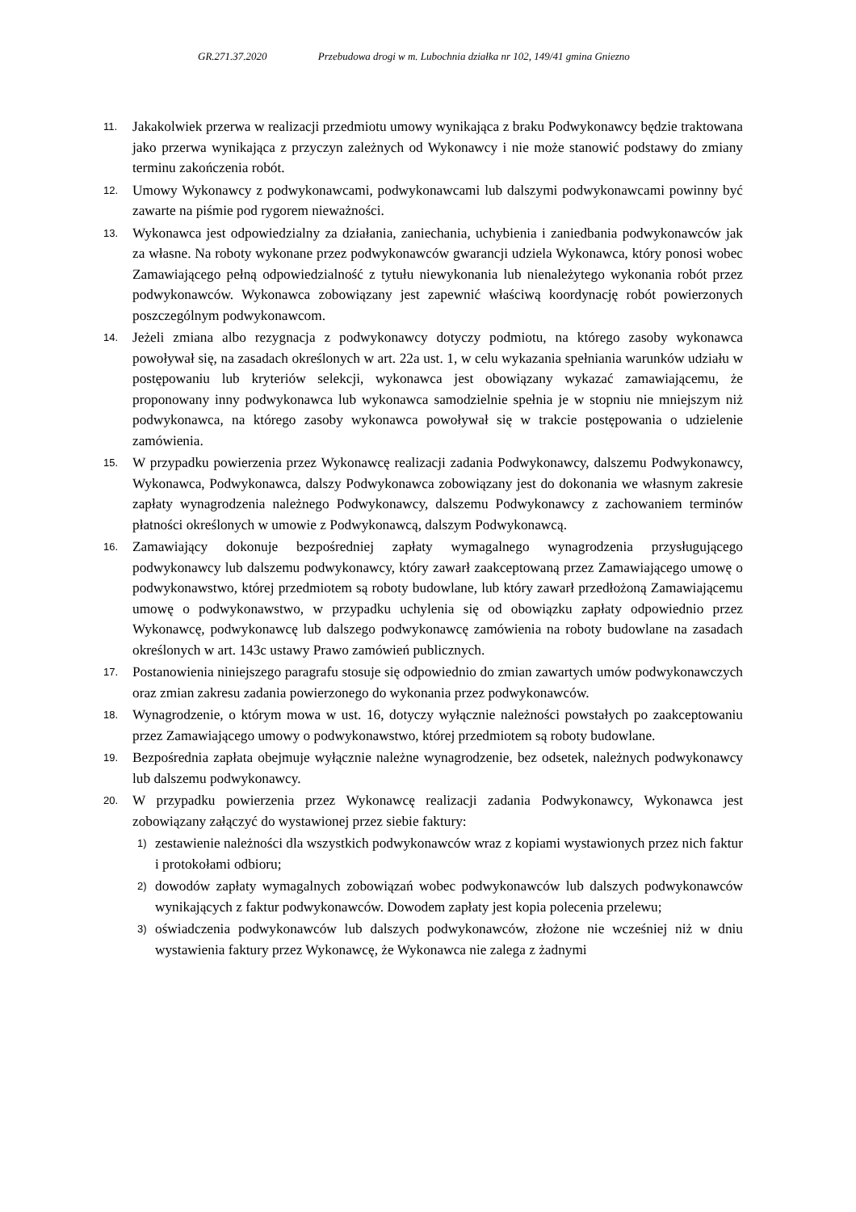GR.271.37.2020 Przebudowa drogi w m. Lubochnia działka nr 102, 149/41 gmina Gniezno
11.
Jakakolwiek przerwa w realizacji przedmiotu umowy wynikająca z braku Podwykonawcy będzie traktowana jako przerwa wynikająca z przyczyn zależnych od Wykonawcy i nie może stanowić podstawy do zmiany terminu zakończenia robót.
12.
Umowy Wykonawcy z podwykonawcami, podwykonawcami lub dalszymi podwykonawcami powinny być zawarte na piśmie pod rygorem nieważności.
13.
Wykonawca jest odpowiedzialny za działania, zaniechania, uchybienia i zaniedbania podwykonawców jak za własne. Na roboty wykonane przez podwykonawców gwarancji udziela Wykonawca, który ponosi wobec Zamawiającego pełną odpowiedzialność z tytułu niewykonania lub nienależytego wykonania robót przez podwykonawców. Wykonawca zobowiązany jest zapewnić właściwą koordynację robót powierzonych poszczególnym podwykonawcom.
14.
Jeżeli zmiana albo rezygnacja z podwykonawcy dotyczy podmiotu, na którego zasoby wykonawca powoływał się, na zasadach określonych w art. 22a ust. 1, w celu wykazania spełniania warunków udziału w postępowaniu lub kryteriów selekcji, wykonawca jest obowiązany wykazać zamawiającemu, że proponowany inny podwykonawca lub wykonawca samodzielnie spełnia je w stopniu nie mniejszym niż podwykonawca, na którego zasoby wykonawca powoływał się w trakcie postępowania o udzielenie zamówienia.
15.
W przypadku powierzenia przez Wykonawcę realizacji zadania Podwykonawcy, dalszemu Podwykonawcy, Wykonawca, Podwykonawca, dalszy Podwykonawca zobowiązany jest do dokonania we własnym zakresie zapłaty wynagrodzenia należnego Podwykonawcy, dalszemu Podwykonawcy z zachowaniem terminów płatności określonych w umowie z Podwykonawcą, dalszym Podwykonawcą.
16.
Zamawiający dokonuje bezpośredniej zapłaty wymagalnego wynagrodzenia przysługującego podwykonawcy lub dalszemu podwykonawcy, który zawarł zaakceptowaną przez Zamawiającego umowę o podwykonawstwo, której przedmiotem są roboty budowlane, lub który zawarł przedłożoną Zamawiającemu umowę o podwykonawstwo, w przypadku uchylenia się od obowiązku zapłaty odpowiednio przez Wykonawcę, podwykonawcę lub dalszego podwykonawcę zamówienia na roboty budowlane na zasadach określonych w art. 143c ustawy Prawo zamówień publicznych.
17.
Postanowienia niniejszego paragrafu stosuje się odpowiednio do zmian zawartych umów podwykonawczych oraz zmian zakresu zadania powierzonego do wykonania przez podwykonawców.
18.
Wynagrodzenie, o którym mowa w ust. 16, dotyczy wyłącznie należności powstałych po zaakceptowaniu przez Zamawiającego umowy o podwykonawstwo, której przedmiotem są roboty budowlane.
19.
Bezpośrednia zapłata obejmuje wyłącznie należne wynagrodzenie, bez odsetek, należnych podwykonawcy lub dalszemu podwykonawcy.
20.
W przypadku powierzenia przez Wykonawcę realizacji zadania Podwykonawcy, Wykonawca jest zobowiązany załączyć do wystawionej przez siebie faktury:
1)
zestawienie należności dla wszystkich podwykonawców wraz z kopiami wystawionych przez nich faktur i protokołami odbioru;
2)
dowodów zapłaty wymagalnych zobowiązań wobec podwykonawców lub dalszych podwykonawców wynikających z faktur podwykonawców. Dowodem zapłaty jest kopia polecenia przelewu;
3)
oświadczenia podwykonawców lub dalszych podwykonawców, złożone nie wcześniej niż w dniu wystawienia faktury przez Wykonawcę, że Wykonawca nie zalega z żadnymi